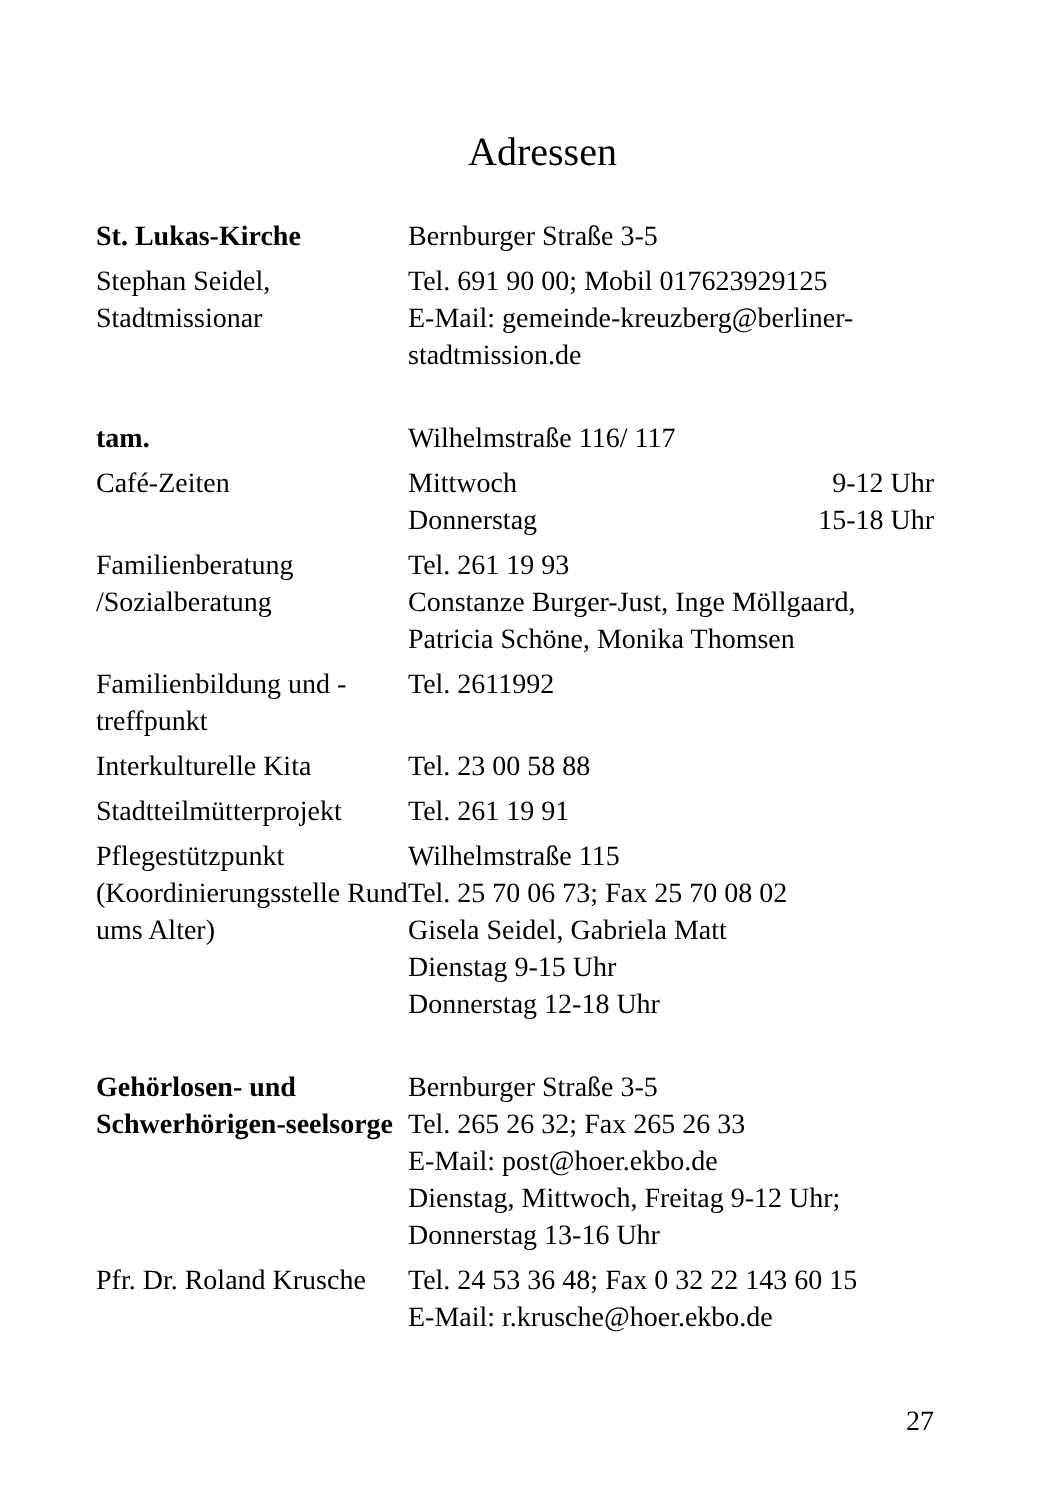Adressen
| St. Lukas-Kirche | Bernburger Straße 3-5 | |
| Stephan Seidel, Stadtmissionar | Tel. 691 90 00; Mobil 017623929125 E-Mail: gemeinde-kreuzberg@berliner-stadtmission.de | |
| tam. | Wilhelmstraße 116/ 117 | |
| Café-Zeiten | Mittwoch Donnerstag | 9-12 Uhr 15-18 Uhr |
| Familienberatung /Sozialberatung | Tel. 261 19 93 Constanze Burger-Just, Inge Möllgaard, Patricia Schöne, Monika Thomsen | |
| Familienbildung und -treffpunkt | Tel. 2611992 | |
| Interkulturelle Kita | Tel. 23 00 58 88 | |
| Stadtteilmütterprojekt | Tel. 261 19 91 | |
| Pflegestützpunkt (Koordinierungsstelle Rund ums Alter) | Wilhelmstraße 115 Tel. 25 70 06 73; Fax 25 70 08 02 Gisela Seidel, Gabriela Matt Dienstag 9-15 Uhr Donnerstag 12-18 Uhr | |
| Gehörlosen- und Schwerhörigen-seelsorge | Bernburger Straße 3-5 Tel. 265 26 32; Fax 265 26 33 E-Mail: post@hoer.ekbo.de Dienstag, Mittwoch, Freitag 9-12 Uhr; Donnerstag 13-16 Uhr | |
| Pfr. Dr. Roland Krusche | Tel. 24 53 36 48; Fax 0 32 22 143 60 15 E-Mail: r.krusche@hoer.ekbo.de | |
27